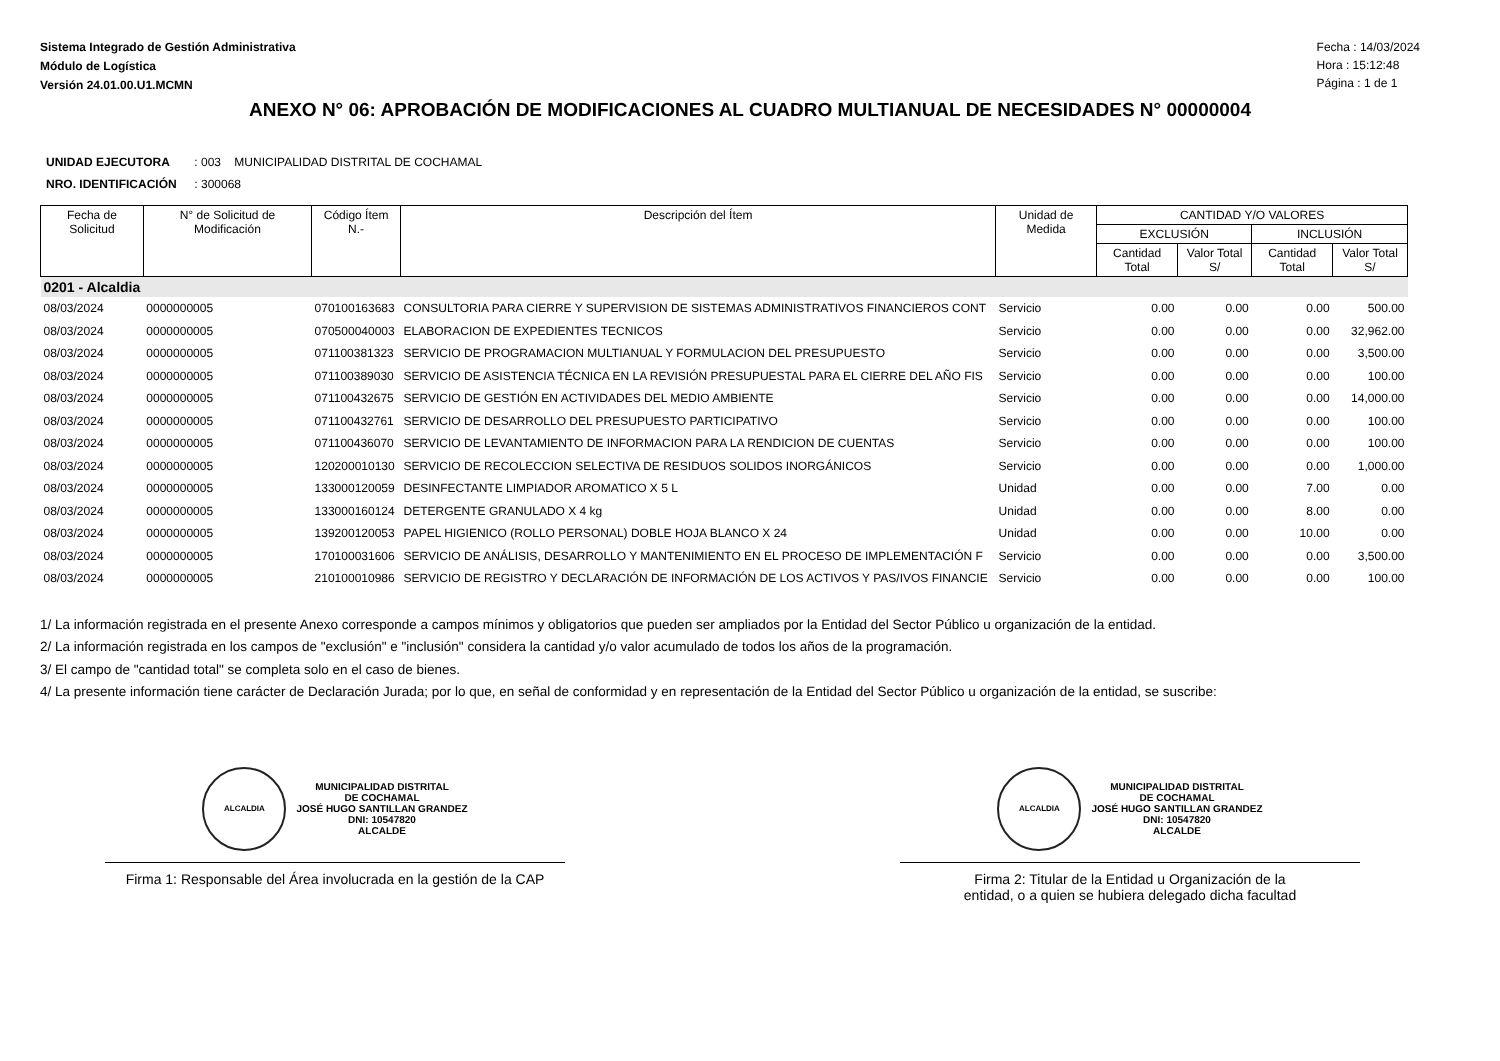Sistema Integrado de Gestión Administrativa
Módulo de Logística
Versión 24.01.00.U1.MCMN
Fecha : 14/03/2024
Hora : 15:12:48
Página : 1 de 1
ANEXO N° 06: APROBACIÓN DE MODIFICACIONES AL CUADRO MULTIANUAL DE NECESIDADES N° 00000004
UNIDAD EJECUTORA : 003 MUNICIPALIDAD DISTRITAL DE COCHAMAL
NRO. IDENTIFICACIÓN : 300068
| Fecha de Solicitud | N° de Solicitud de Modificación | Código Ítem N.- | Descripción del Ítem | Unidad de Medida | CANTIDAD Y/O VALORES | | | |
| --- | --- | --- | --- | --- | --- | --- | --- | --- |
| | | | | | EXCLUSIÓN | | INCLUSIÓN | |
| | | | | | Cantidad Total | Valor Total S/ | Cantidad Total | Valor Total S/ |
| 0201 - Alcaldia | | | | | | | | |
| 08/03/2024 | 0000000005 | 070100163683 | CONSULTORIA PARA CIERRE Y SUPERVISION DE SISTEMAS ADMINISTRATIVOS FINANCIEROS CONT | Servicio | 0.00 | 0.00 | 0.00 | 500.00 |
| 08/03/2024 | 0000000005 | 070500040003 | ELABORACION DE EXPEDIENTES TECNICOS | Servicio | 0.00 | 0.00 | 0.00 | 32,962.00 |
| 08/03/2024 | 0000000005 | 071100381323 | SERVICIO DE PROGRAMACION MULTIANUAL Y FORMULACION DEL PRESUPUESTO | Servicio | 0.00 | 0.00 | 0.00 | 3,500.00 |
| 08/03/2024 | 0000000005 | 071100389030 | SERVICIO DE ASISTENCIA TÉCNICA EN LA REVISIÓN PRESUPUESTAL PARA EL CIERRE DEL AÑO FIS | Servicio | 0.00 | 0.00 | 0.00 | 100.00 |
| 08/03/2024 | 0000000005 | 071100432675 | SERVICIO DE GESTIÓN EN ACTIVIDADES DEL MEDIO AMBIENTE | Servicio | 0.00 | 0.00 | 0.00 | 14,000.00 |
| 08/03/2024 | 0000000005 | 071100432761 | SERVICIO DE DESARROLLO DEL PRESUPUESTO PARTICIPATIVO | Servicio | 0.00 | 0.00 | 0.00 | 100.00 |
| 08/03/2024 | 0000000005 | 071100436070 | SERVICIO DE LEVANTAMIENTO DE INFORMACION PARA LA RENDICION DE CUENTAS | Servicio | 0.00 | 0.00 | 0.00 | 100.00 |
| 08/03/2024 | 0000000005 | 120200010130 | SERVICIO DE RECOLECCION SELECTIVA DE RESIDUOS SOLIDOS INORGÁNICOS | Servicio | 0.00 | 0.00 | 0.00 | 1,000.00 |
| 08/03/2024 | 0000000005 | 133000120059 | DESINFECTANTE LIMPIADOR AROMATICO X 5 L | Unidad | 0.00 | 0.00 | 7.00 | 0.00 |
| 08/03/2024 | 0000000005 | 133000160124 | DETERGENTE GRANULADO X 4 kg | Unidad | 0.00 | 0.00 | 8.00 | 0.00 |
| 08/03/2024 | 0000000005 | 139200120053 | PAPEL HIGIENICO (ROLLO PERSONAL) DOBLE HOJA BLANCO X 24 | Unidad | 0.00 | 0.00 | 10.00 | 0.00 |
| 08/03/2024 | 0000000005 | 170100031606 | SERVICIO DE ANÁLISIS, DESARROLLO Y MANTENIMIENTO EN EL PROCESO DE IMPLEMENTACIÓN F | Servicio | 0.00 | 0.00 | 0.00 | 3,500.00 |
| 08/03/2024 | 0000000005 | 210100010986 | SERVICIO DE REGISTRO Y DECLARACIÓN DE INFORMACIÓN DE LOS ACTIVOS Y PAS/IVOS FINANCIE | Servicio | 0.00 | 0.00 | 0.00 | 100.00 |
1/ La información registrada en el presente Anexo corresponde a campos mínimos y obligatorios que pueden ser ampliados por la Entidad del Sector Público u organización de la entidad.
2/ La información registrada en los campos de "exclusión" e "inclusión" considera la cantidad y/o valor acumulado de todos los años de la programación.
3/ El campo de "cantidad total" se completa solo en el caso de bienes.
4/ La presente información tiene carácter de Declaración Jurada; por lo que, en señal de conformidad y en representación de la Entidad del Sector Público u organización de la entidad, se suscribe:
ALCALDIA
MUNICIPALIDAD DISTRITAL
DE COCHAMAL
JOSÉ HUGO SANTILLAN GRANDEZ
DNI: 10547820
ALCALDE
Firma 1: Responsable del Área involucrada en la gestión de la CAP
ALCALDIA
MUNICIPALIDAD DISTRITAL
DE COCHAMAL
JOSÉ HUGO SANTILLAN GRANDEZ
DNI: 10547820
ALCALDE
Firma 2: Titular de la Entidad u Organización de la
entidad, o a quien se hubiera delegado dicha facultad